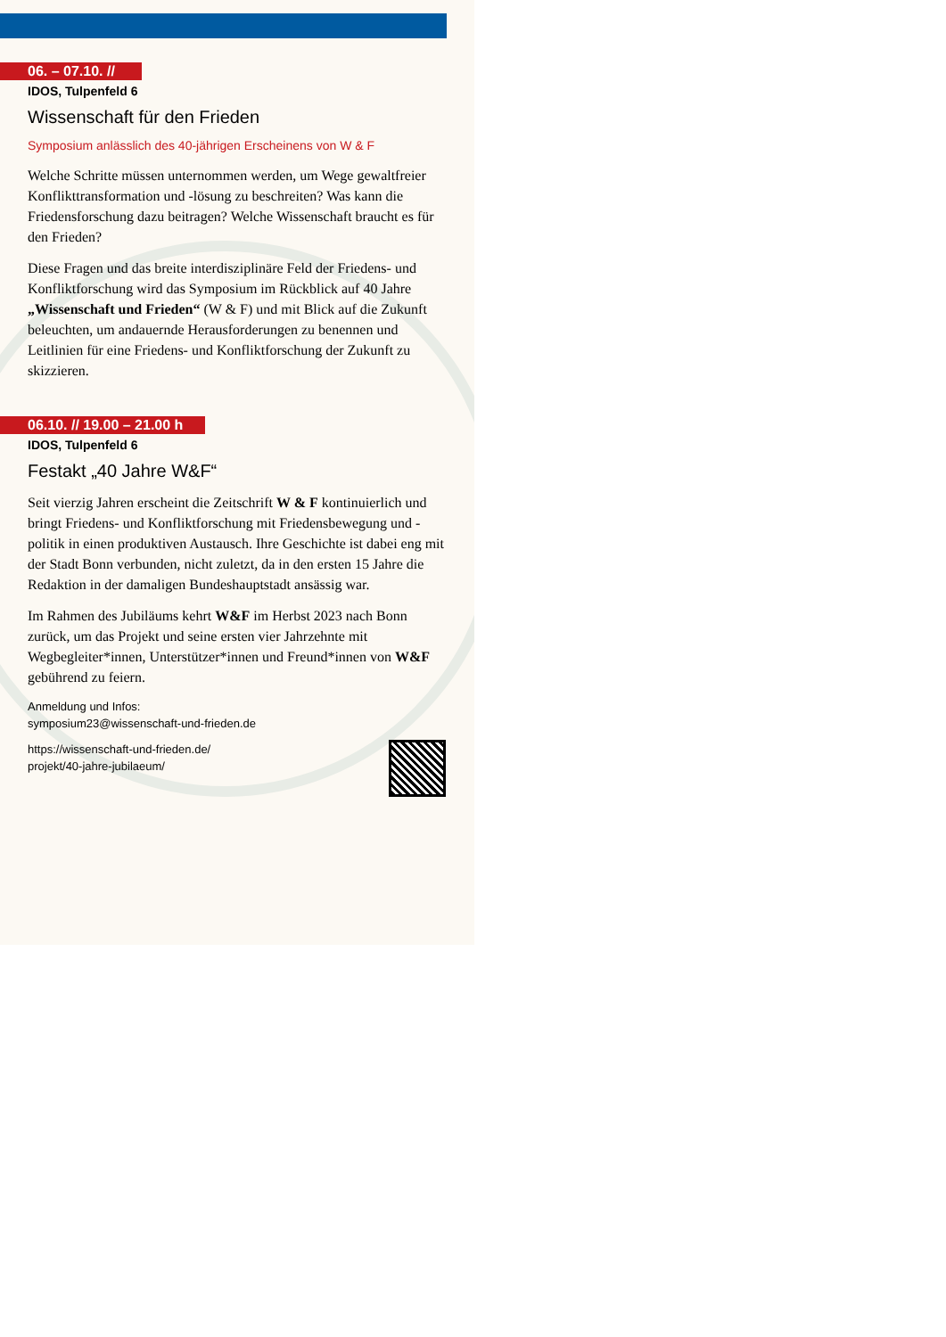06. – 07.10. //
IDOS, Tulpenfeld 6
Wissenschaft für den Frieden
Symposium anlässlich des 40-jährigen Erscheinens von W & F
Welche Schritte müssen unternommen werden, um Wege gewaltfreier Konflikttransformation und -lösung zu beschreiten? Was kann die Friedensforschung dazu beitragen? Welche Wissenschaft braucht es für den Frieden?
Diese Fragen und das breite interdisziplinäre Feld der Friedens- und Konfliktforschung wird das Symposium im Rückblick auf 40 Jahre „Wissenschaft und Frieden“ (W & F) und mit Blick auf die Zukunft beleuchten, um andauernde Herausforderungen zu benennen und Leitlinien für eine Friedens- und Konfliktforschung der Zukunft zu skizzieren.
06.10. // 19.00 – 21.00 h
IDOS, Tulpenfeld 6
Festakt „40 Jahre W&F“
Seit vierzig Jahren erscheint die Zeitschrift W & F kontinuierlich und bringt Friedens- und Konfliktforschung mit Friedensbewegung und -politik in einen produktiven Austausch. Ihre Geschichte ist dabei eng mit der Stadt Bonn verbunden, nicht zuletzt, da in den ersten 15 Jahre die Redaktion in der damaligen Bundeshauptstadt ansässig war.
Im Rahmen des Jubiläums kehrt W&F im Herbst 2023 nach Bonn zurück, um das Projekt und seine ersten vier Jahrzehnte mit Wegbegleiter*innen, Unterstützer*innen und Freund*innen von W&F gebührend zu feiern.
Anmeldung und Infos:
symposium23@wissenschaft-und-frieden.de
https://wissenschaft-und-frieden.de/
projekt/40-jahre-jubilaeum/